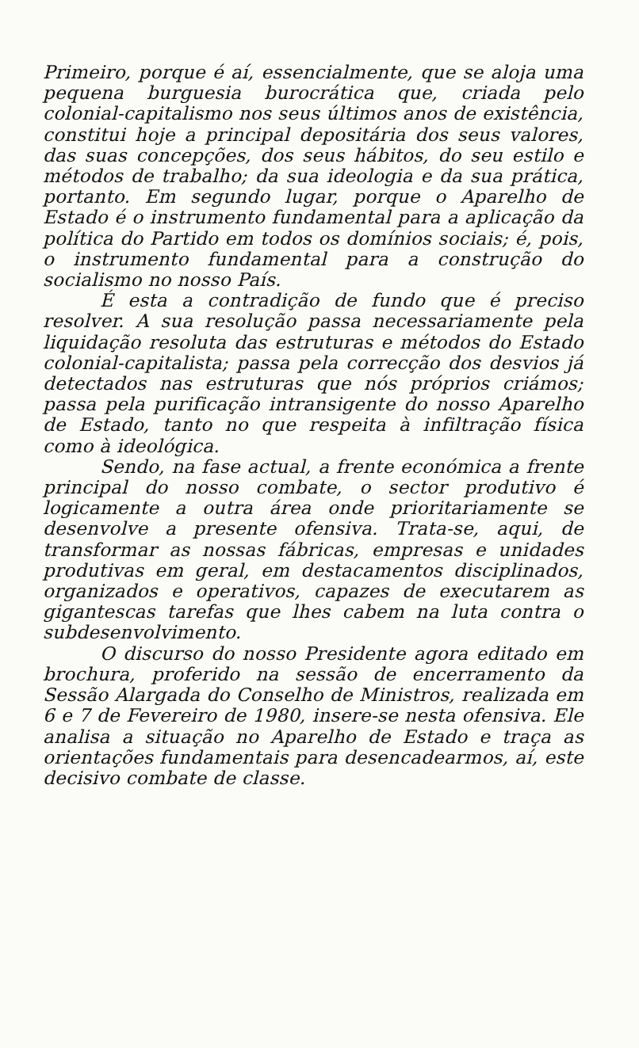Primeiro, porque é aí, essencialmente, que se aloja uma pequena burguesia burocrática que, criada pelo colonial-capitalismo nos seus últimos anos de existência, constitui hoje a principal depositária dos seus valores, das suas concepções, dos seus hábitos, do seu estilo e métodos de trabalho; da sua ideologia e da sua prática, portanto. Em segundo lugar, porque o Aparelho de Estado é o instrumento fundamental para a aplicação da política do Partido em todos os domínios sociais; é, pois, o instrumento fundamental para a construção do socialismo no nosso País.
É esta a contradição de fundo que é preciso resolver. A sua resolução passa necessariamente pela liquidação resoluta das estruturas e métodos do Estado colonial-capitalista; passa pela correcção dos desvios já detectados nas estruturas que nós próprios criámos; passa pela purificação intransigente do nosso Aparelho de Estado, tanto no que respeita à infiltração física como à ideológica.
Sendo, na fase actual, a frente económica a frente principal do nosso combate, o sector produtivo é logicamente a outra área onde prioritariamente se desenvolve a presente ofensiva. Trata-se, aqui, de transformar as nossas fábricas, empresas e unidades produtivas em geral, em destacamentos disciplinados, organizados e operativos, capazes de executarem as gigantescas tarefas que lhes cabem na luta contra o subdesenvolvimento.
O discurso do nosso Presidente agora editado em brochura, proferido na sessão de encerramento da Sessão Alargada do Conselho de Ministros, realizada em 6 e 7 de Fevereiro de 1980, insere-se nesta ofensiva. Ele analisa a situação no Aparelho de Estado e traça as orientações fundamentais para desencadearmos, aí, este decisivo combate de classe.